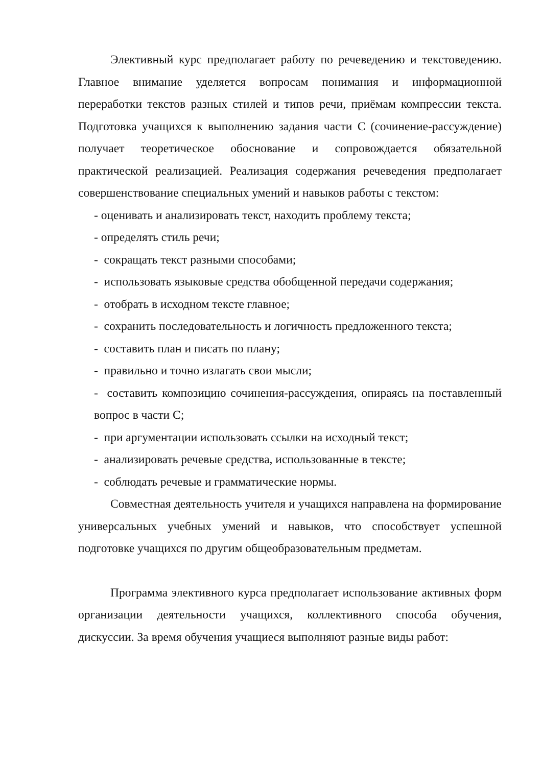Элективный курс предполагает работу по речеведению и текстоведению. Главное внимание уделяется вопросам понимания и информационной переработки текстов разных стилей и типов речи, приёмам компрессии текста. Подготовка учащихся к выполнению задания части С (сочинение-рассуждение) получает теоретическое обоснование и сопровождается обязательной практической реализацией. Реализация содержания речеведения предполагает совершенствование специальных умений и навыков работы с текстом:
- оценивать и анализировать текст, находить проблему текста;
- определять стиль речи;
- сокращать текст разными способами;
- использовать языковые средства обобщенной передачи содержания;
- отобрать в исходном тексте главное;
- сохранить последовательность и логичность предложенного текста;
- составить план и писать по плану;
- правильно и точно излагать свои мысли;
- составить композицию сочинения-рассуждения, опираясь на поставленный вопрос в части С;
- при аргументации использовать ссылки на исходный текст;
- анализировать речевые средства, использованные в тексте;
- соблюдать речевые и грамматические нормы.
Совместная деятельность учителя и учащихся направлена на формирование универсальных учебных умений и навыков, что способствует успешной подготовке учащихся по другим общеобразовательным предметам.
Программа элективного курса предполагает использование активных форм организации деятельности учащихся, коллективного способа обучения, дискуссии. За время обучения учащиеся выполняют разные виды работ: